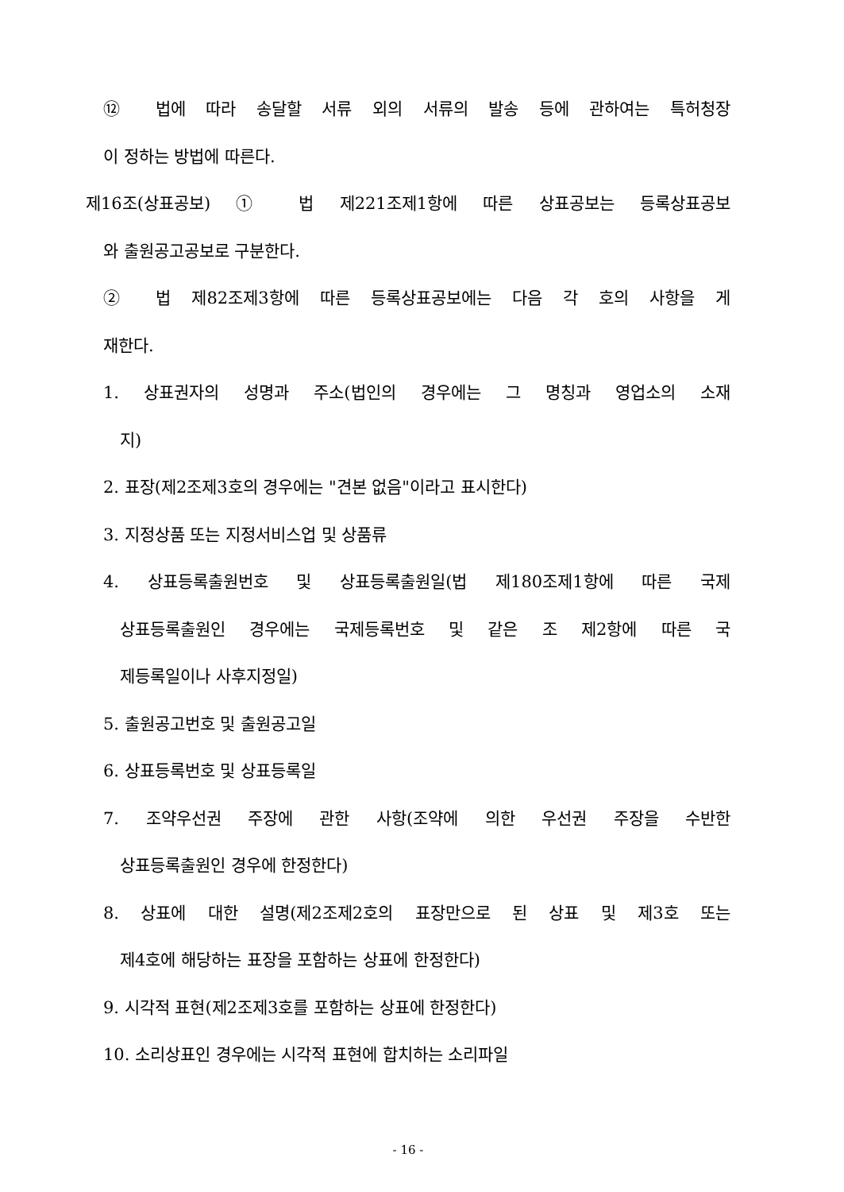⑫ 법에 따라 송달할 서류 외의 서류의 발송 등에 관하여는 특허청장
이 정하는 방법에 따른다.
제16조(상표공보) ① 법 제221조제1항에 따른 상표공보는 등록상표공보
와 출원공고공보로 구분한다.
② 법 제82조제3항에 따른 등록상표공보에는 다음 각 호의 사항을 게
재한다.
1. 상표권자의 성명과 주소(법인의 경우에는 그 명칭과 영업소의 소재
지)
2. 표장(제2조제3호의 경우에는 "견본 없음"이라고 표시한다)
3. 지정상품 또는 지정서비스업 및 상품류
4. 상표등록출원번호 및 상표등록출원일(법 제180조제1항에 따른 국제
상표등록출원인 경우에는 국제등록번호 및 같은 조 제2항에 따른 국
제등록일이나 사후지정일)
5. 출원공고번호 및 출원공고일
6. 상표등록번호 및 상표등록일
7. 조약우선권 주장에 관한 사항(조약에 의한 우선권 주장을 수반한
상표등록출원인 경우에 한정한다)
8. 상표에 대한 설명(제2조제2호의 표장만으로 된 상표 및 제3호 또는
제4호에 해당하는 표장을 포함하는 상표에 한정한다)
9. 시각적 표현(제2조제3호를 포함하는 상표에 한정한다)
10. 소리상표인 경우에는 시각적 표현에 합치하는 소리파일
- 16 -